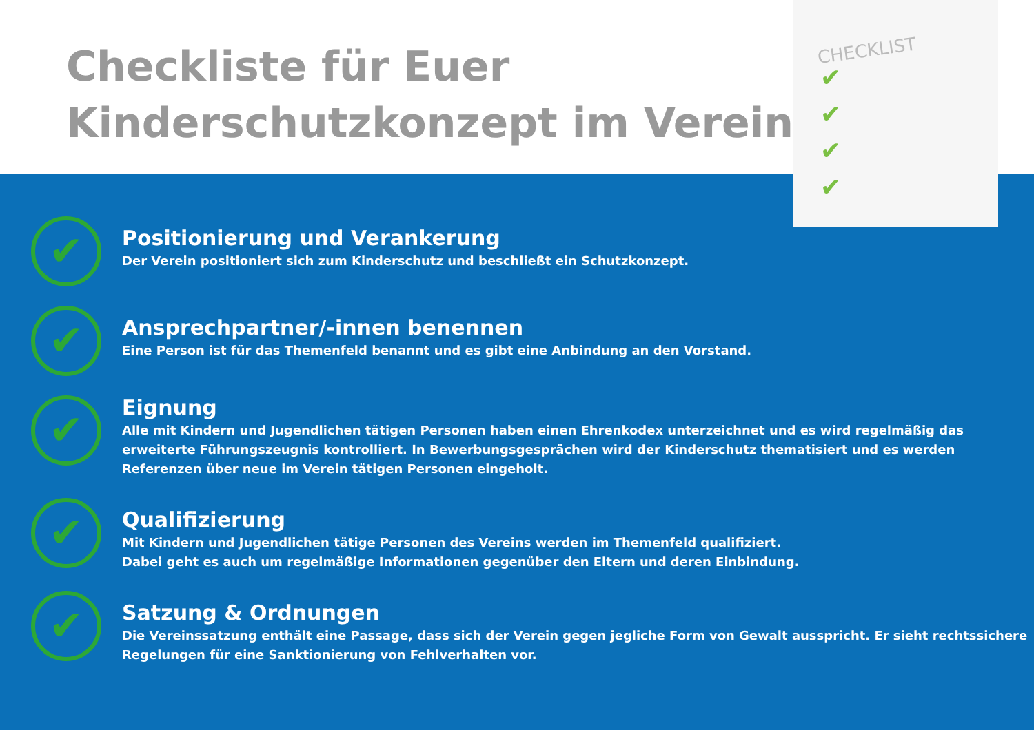CHECKLIST
✔
✔
✔
✔
Checkliste für Euer
Kinderschutzkonzept im Verein
✔
Positionierung und Verankerung
Der Verein positioniert sich zum Kinderschutz und beschließt ein Schutzkonzept.
✔
Ansprechpartner/-innen benennen
Eine Person ist für das Themenfeld benannt und es gibt eine Anbindung an den Vorstand.
✔
Eignung
Alle mit Kindern und Jugendlichen tätigen Personen haben einen Ehrenkodex unterzeichnet und es wird regelmäßig das
erweiterte Führungszeugnis kontrolliert. In Bewerbungsgesprächen wird der Kinderschutz thematisiert und es werden
Referenzen über neue im Verein tätigen Personen eingeholt.
✔
Qualifizierung
Mit Kindern und Jugendlichen tätige Personen des Vereins werden im Themenfeld qualifiziert.
Dabei geht es auch um regelmäßige Informationen gegenüber den Eltern und deren Einbindung.
✔
Satzung & Ordnungen
Die Vereinssatzung enthält eine Passage, dass sich der Verein gegen jegliche Form von Gewalt ausspricht. Er sieht rechtssichere
Regelungen für eine Sanktionierung von Fehlverhalten vor.